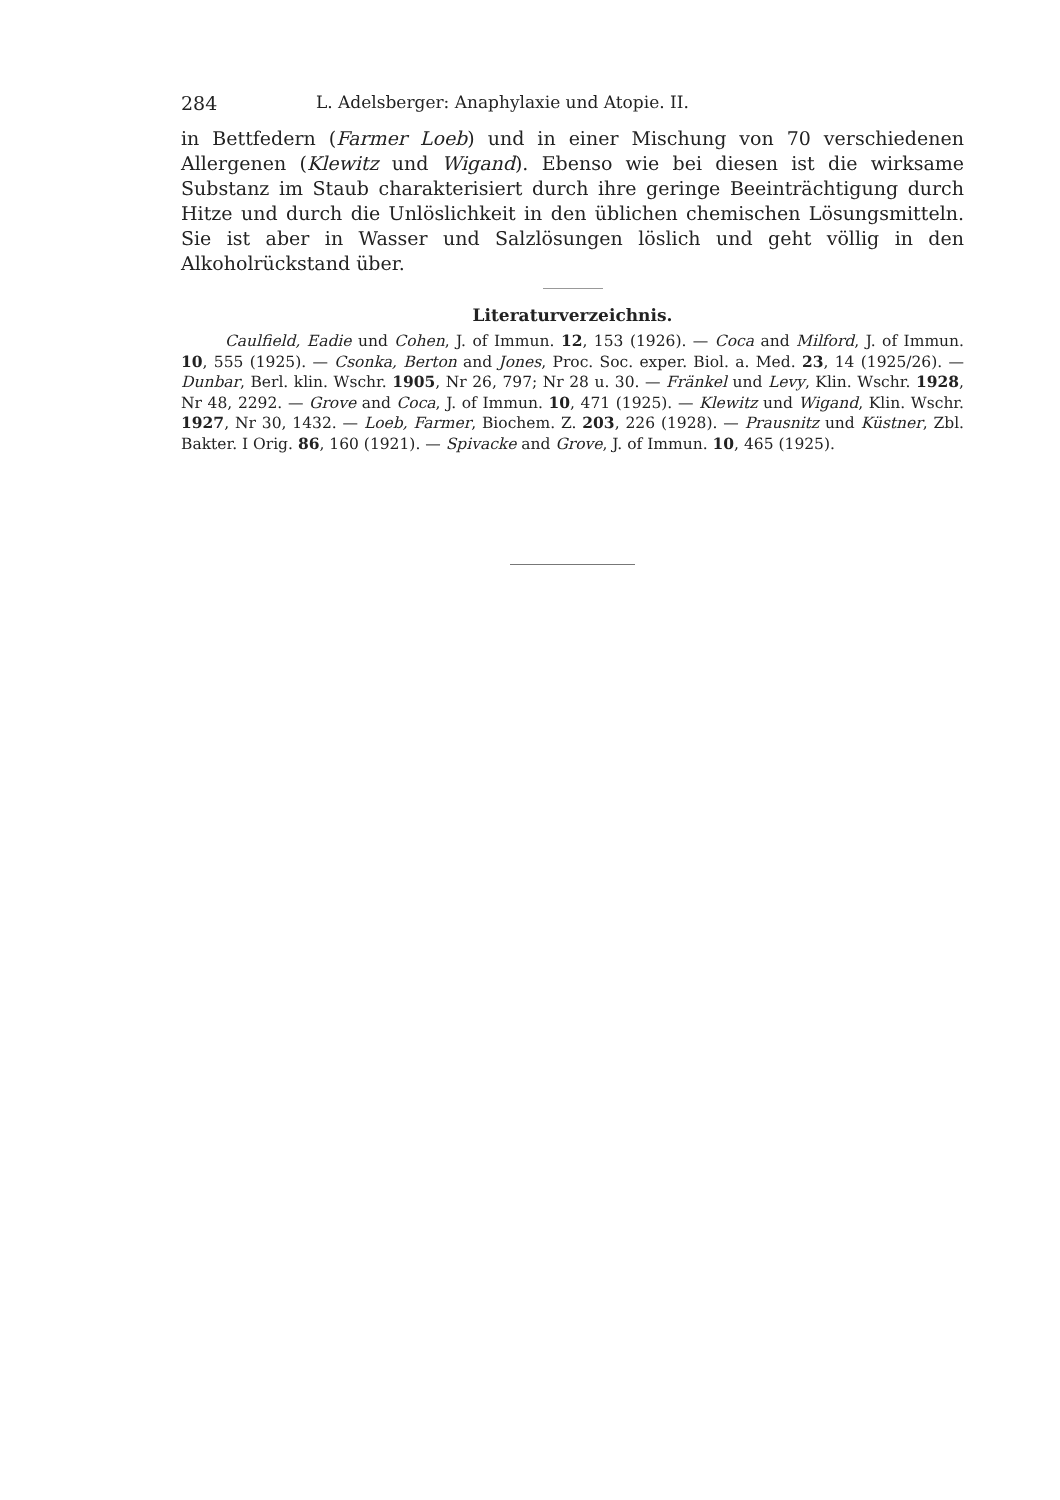284 L. Adelsberger: Anaphylaxie und Atopie. II.
in Bettfedern (Farmer Loeb) und in einer Mischung von 70 verschiedenen Allergenen (Klewitz und Wigand). Ebenso wie bei diesen ist die wirksame Substanz im Staub charakterisiert durch ihre geringe Beeinträchtigung durch Hitze und durch die Unlöslichkeit in den üblichen chemischen Lösungsmitteln. Sie ist aber in Wasser und Salzlösungen löslich und geht völlig in den Alkoholrückstand über.
Literaturverzeichnis.
Caulfield, Eadie und Cohen, J. of Immun. 12, 153 (1926). — Coca and Milford, J. of Immun. 10, 555 (1925). — Csonka, Berton and Jones, Proc. Soc. exper. Biol. a. Med. 23, 14 (1925/26). — Dunbar, Berl. klin. Wschr. 1905, Nr 26, 797; Nr 28 u. 30. — Fränkel und Levy, Klin. Wschr. 1928, Nr 48, 2292. — Grove and Coca, J. of Immun. 10, 471 (1925). — Klewitz und Wigand, Klin. Wschr. 1927, Nr 30, 1432. — Loeb, Farmer, Biochem. Z. 203, 226 (1928). — Prausnitz und Küstner, Zbl. Bakter. I Orig. 86, 160 (1921). — Spivacke and Grove, J. of Immun. 10, 465 (1925).